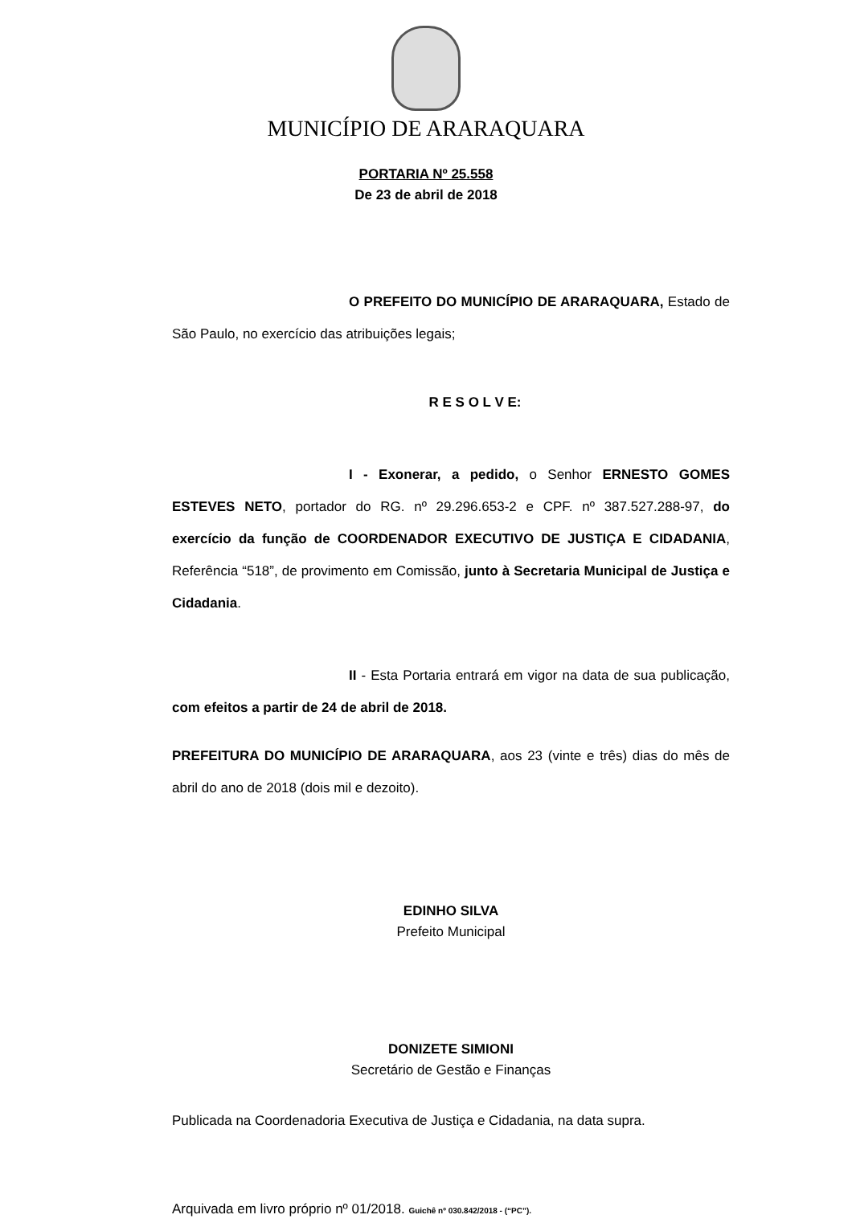MUNICÍPIO DE ARARAQUARA
PORTARIA Nº 25.558
De 23 de abril de 2018
O PREFEITO DO MUNICÍPIO DE ARARAQUARA, Estado de São Paulo, no exercício das atribuições legais;
R E S O L V E:
I - Exonerar, a pedido, o Senhor ERNESTO GOMES ESTEVES NETO, portador do RG. nº 29.296.653-2 e CPF. nº 387.527.288-97, do exercício da função de COORDENADOR EXECUTIVO DE JUSTIÇA E CIDADANIA, Referência “518”, de provimento em Comissão, junto à Secretaria Municipal de Justiça e Cidadania.
II - Esta Portaria entrará em vigor na data de sua publicação, com efeitos a partir de 24 de abril de 2018.
PREFEITURA DO MUNICÍPIO DE ARARAQUARA, aos 23 (vinte e três) dias do mês de abril do ano de 2018 (dois mil e dezoito).
EDINHO SILVA
Prefeito Municipal
DONIZETE SIMIONI
Secretário de Gestão e Finanças
Publicada na Coordenadoria Executiva de Justiça e Cidadania, na data supra.
Arquivada em livro próprio nº 01/2018. Guichê nº 030.842/2018 - (“PC”).